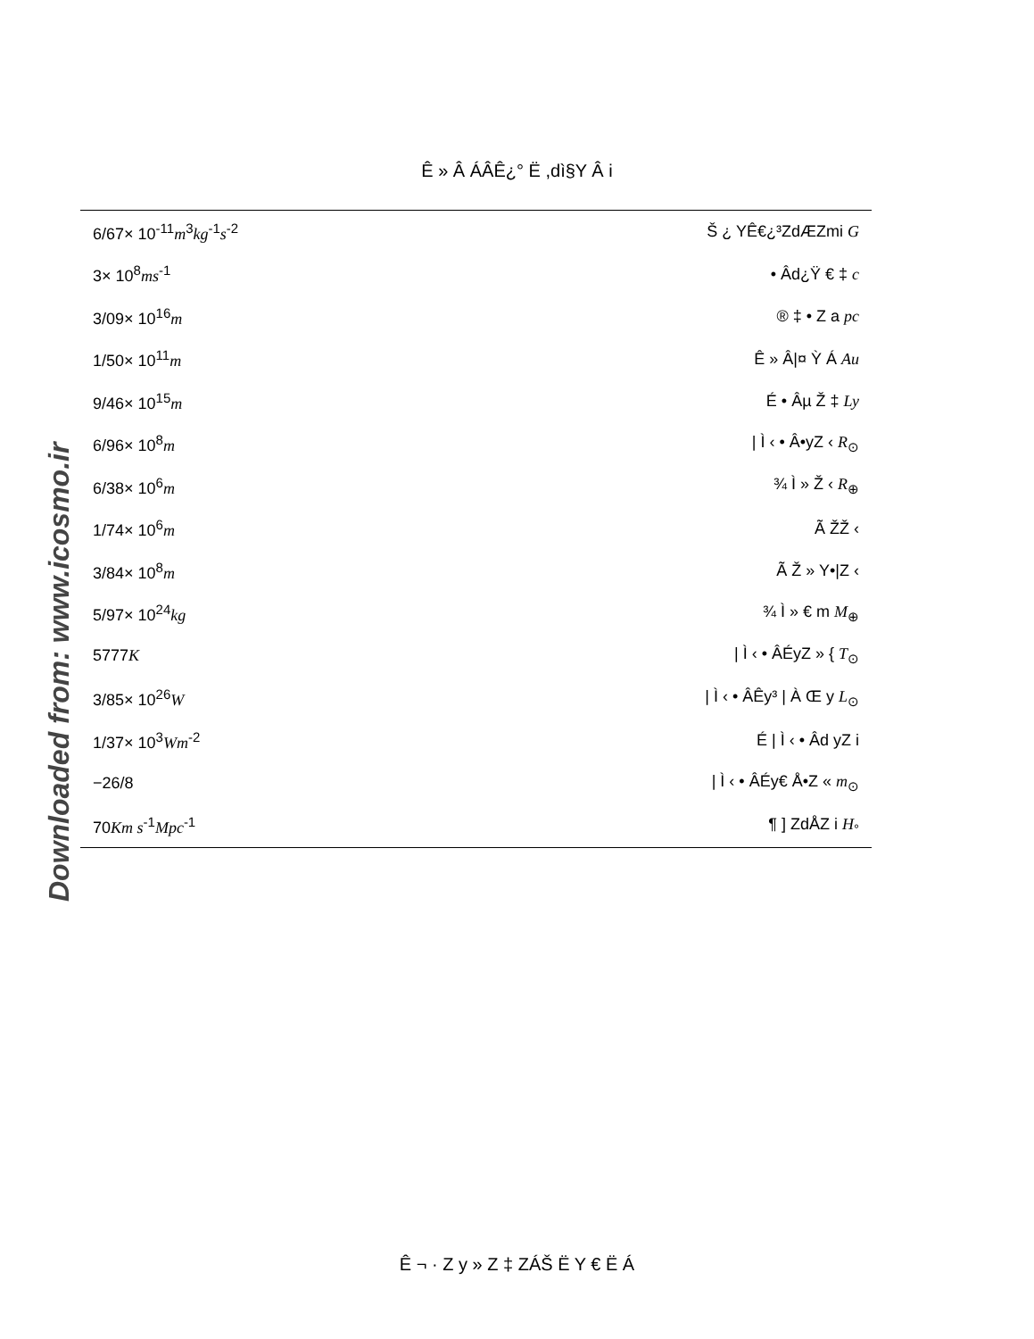Ê » Â ÁÂÊ¿° Ë ,dì§Y Â i
Downloaded from: www.icosmo.ir
| 6/67× 10<sup>-11</sup> m<sup>3</sup> kg<sup>-1</sup> s<sup>-2</sup> | Š ¿ YÊ€¿³ZdÆZmi G |
| 3× 10<sup>8</sup> ms<sup>-1</sup> | • Âd¿Ÿ € ‡ c |
| 3/09× 10<sup>16</sup> m | ® ‡ • Z a pc |
| 1/50× 10<sup>11</sup> m | Ê » Â/¤ Ỳ Á Au |
| 9/46× 10<sup>15</sup> m | É • Âµ Ž ‡ Ly |
| 6/96× 10<sup>8</sup> m | / Ì ‹ • Â•yZ ‹ R<sub>⊙</sub> |
| 6/38× 10<sup>6</sup> m | ¾ Ì » Ž ‹ R<sub>⊕</sub> |
| 1/74× 10<sup>6</sup> m | Ã ŽŽ ‹ |
| 3/84× 10<sup>8</sup> m | Ã Ž » Y•/Z ‹ |
| 5/97× 10<sup>24</sup> kg | ¾ Ì » € m M<sub>⊕</sub> |
| 5777 K | / Ì ‹ • ÂÉyZ » { T<sub>⊙</sub> |
| 3/85× 10<sup>26</sup> W | / Ì ‹ • ÂÊy³ / À Œ y L<sub>⊙</sub> |
| 1/37× 10<sup>3</sup> Wm<sup>-2</sup> | É / Ì ‹ • Âd yZ i |
| −26/8 | / Ì ‹ • ÂÉy€ Å•Z « m<sub>⊙</sub> |
| 70 Km s<sup>-1</sup> Mpc<sup>-1</sup> | ¶ ] ZdÅZ i H<sub>°</sub> |
Ê ¬ · Z y » Z ‡ ZÁŠ Ë Y € Ë Á